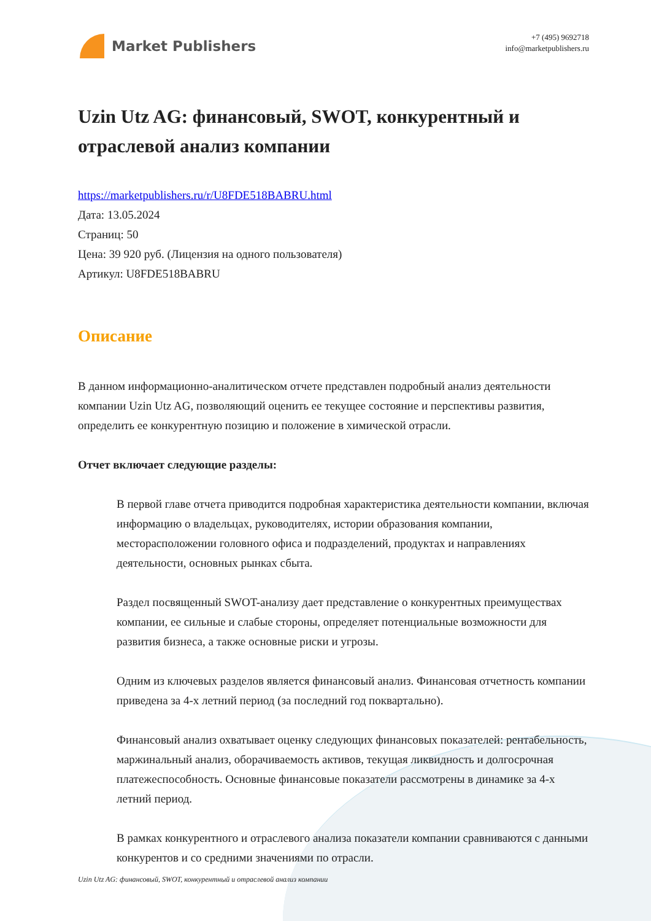Market Publishers
+7 (495) 9692718
info@marketpublishers.ru
Uzin Utz AG: финансовый, SWOT, конкурентный и отраслевой анализ компании
https://marketpublishers.ru/r/U8FDE518BABRU.html
Дата: 13.05.2024
Страниц: 50
Цена: 39 920 руб. (Лицензия на одного пользователя)
Артикул: U8FDE518BABRU
Описание
В данном информационно-аналитическом отчете представлен подробный анализ деятельности компании Uzin Utz AG, позволяющий оценить ее текущее состояние и перспективы развития, определить ее конкурентную позицию и положение в химической отрасли.
Отчет включает следующие разделы:
В первой главе отчета приводится подробная характеристика деятельности компании, включая информацию о владельцах, руководителях, истории образования компании, месторасположении головного офиса и подразделений, продуктах и направлениях деятельности, основных рынках сбыта.
Раздел посвященный SWOT-анализу дает представление о конкурентных преимуществах компании, ее сильные и слабые стороны, определяет потенциальные возможности для развития бизнеса, а также основные риски и угрозы.
Одним из ключевых разделов является финансовый анализ. Финансовая отчетность компании приведена за 4-х летний период (за последний год поквартально).
Финансовый анализ охватывает оценку следующих финансовых показателей: рентабельность, маржинальный анализ, оборачиваемость активов, текущая ликвидность и долгосрочная платежеспособность. Основные финансовые показатели рассмотрены в динамике за 4-х летний период.
В рамках конкурентного и отраслевого анализа показатели компании сравниваются с данными конкурентов и со средними значениями по отрасли.
Uzin Utz AG: финансовый, SWOT, конкурентный и отраслевой анализ компании